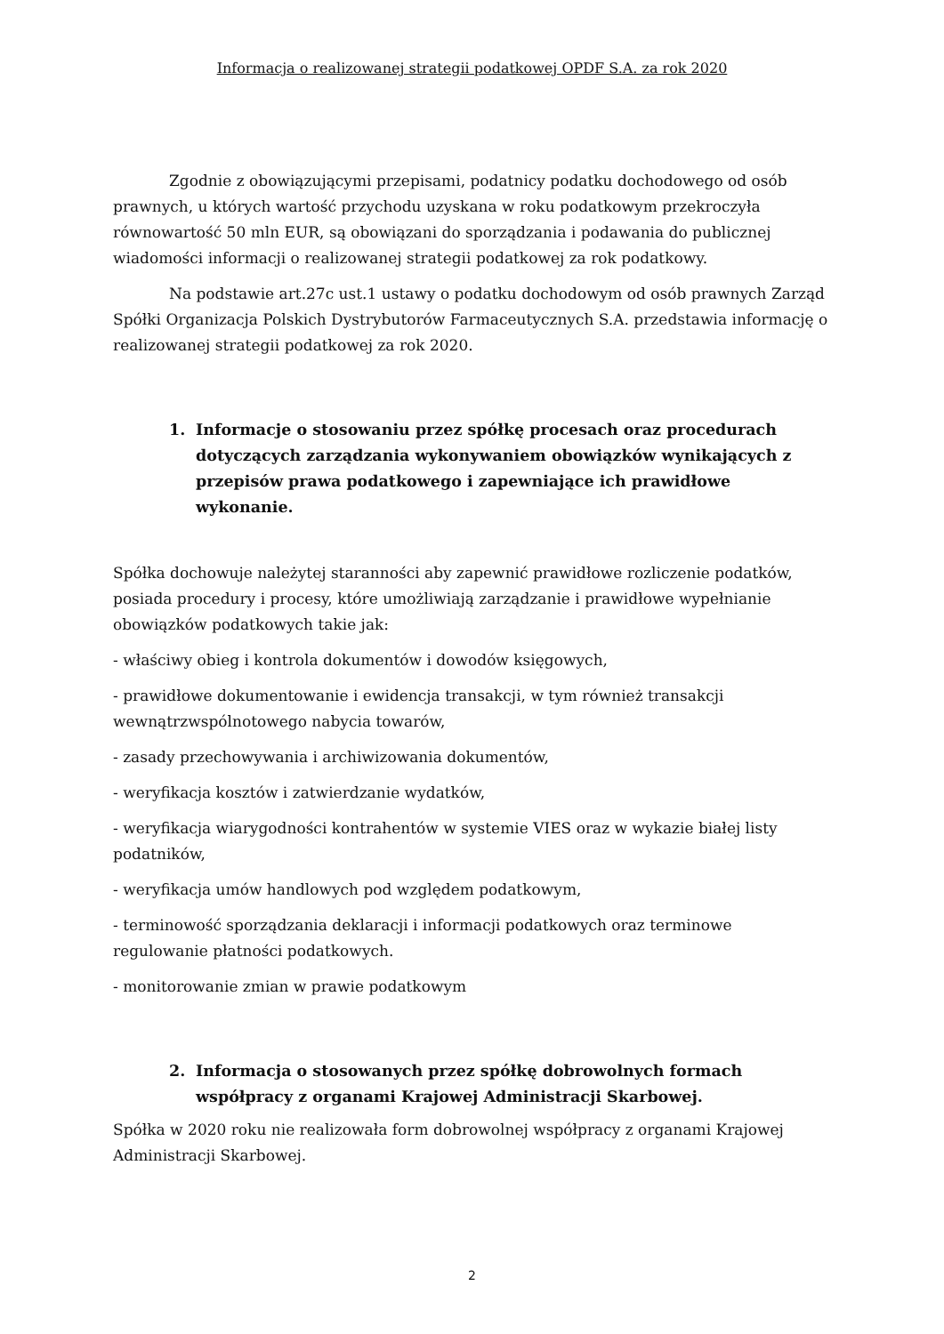Informacja o realizowanej strategii podatkowej OPDF S.A. za rok 2020
Zgodnie z obowiązującymi przepisami, podatnicy podatku dochodowego od osób prawnych, u których wartość przychodu uzyskana w roku podatkowym przekroczyła równowartość 50 mln EUR, są obowiązani do sporządzania i podawania do publicznej wiadomości informacji o realizowanej strategii podatkowej za rok podatkowy.
Na podstawie art.27c ust.1 ustawy o podatku dochodowym od osób prawnych Zarząd Spółki Organizacja Polskich Dystrybutorów Farmaceutycznych S.A. przedstawia informację o realizowanej strategii podatkowej za rok 2020.
1. Informacje o stosowaniu przez spółkę procesach oraz procedurach dotyczących zarządzania wykonywaniem obowiązków wynikających z przepisów prawa podatkowego i zapewniające ich prawidłowe wykonanie.
Spółka dochowuje należytej staranności aby zapewnić prawidłowe rozliczenie podatków, posiada procedury i procesy, które umożliwiają zarządzanie i prawidłowe wypełnianie obowiązków podatkowych takie jak:
- właściwy obieg i kontrola dokumentów i dowodów księgowych,
- prawidłowe dokumentowanie i ewidencja transakcji, w tym również transakcji wewnątrzwspólnotowego nabycia towarów,
- zasady przechowywania i archiwizowania dokumentów,
- weryfikacja kosztów i zatwierdzanie wydatków,
- weryfikacja wiarygodności kontrahentów w systemie VIES oraz w wykazie białej listy podatników,
- weryfikacja umów handlowych pod względem podatkowym,
- terminowość sporządzania deklaracji i informacji podatkowych oraz terminowe regulowanie płatności podatkowych.
- monitorowanie zmian w prawie podatkowym
2. Informacja o stosowanych przez spółkę dobrowolnych formach współpracy z organami Krajowej Administracji Skarbowej.
Spółka w 2020 roku nie realizowała form dobrowolnej współpracy z organami Krajowej Administracji Skarbowej.
2